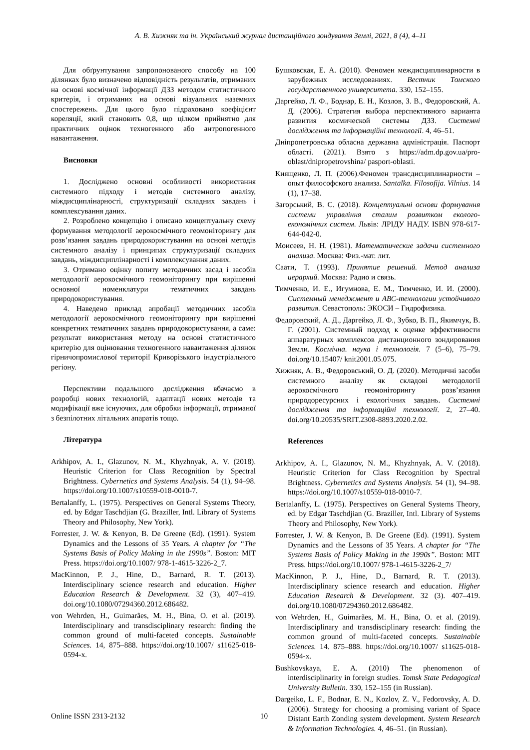А. В. Хижняк та ін. Український журнал дистанційного зондування Землі, 2021, 8 (4), 4–11
Для обґрунтування запропонованого способу на 100 ділянках було визначено відповідність результатів, отриманих на основі космічної інформації ДЗЗ методом статистичного критерія, і отриманих на основі візуальних наземних спостережень. Для цього було підраховано коефіцієнт кореляції, який становить 0,8, що цілком прийнятно для практичних оцінок техногенного або антропогенного навантаження.
Висновки
1. Досліджено основні особливості використання системного підходу і методів системного аналізу, міждисциплінарності, структуризації складних завдань і комплексування даних.
2. Розроблено концепцію і описано концептуальну схему формування методології аерокосмічного геомоніторингу для розв’язання завдань природокористування на основі методів системного аналізу і принципах структуризації складних завдань, міждисциплінарності і комплексування даних.
3. Отримано оцінку попиту методичних засад і засобів методології аерокосмічного геомоніторингу при вирішенні основної номенклатури тематичних завдань природокористування.
4. Наведено приклад апробації методичних засобів методології аерокосмічного геомоніторингу при вирішенні конкретних тематичних завдань природокористування, а саме: результат використання методу на основі статистичного критерію для оцінювання техногенного навантаження ділянок гірничопромислової території Криворізького індустріального регіону.
Перспективи подальшого дослідження вбачаємо в розробці нових технологій, адаптації нових методів та модифікації вже існуючих, для обробки інформації, отриманої з безпілотних літальних апаратів тощо.
Література
Arkhipov, A. I., Glazunov, N. M., Khyzhnyak, A. V. (2018). Heuristic Criterion for Class Recognition by Spectral Brightness. Cybernetics and Systems Analysis. 54 (1), 94–98. https://doi.org/10.1007/s10559-018-0010-7.
Bertalanffy, L. (1975). Perspectives on General Systems Theory, ed. by Edgar Taschdjian (G. Braziller, Intl. Library of Systems Theory and Philosophy, New York).
Forrester, J. W. & Kenyon, B. De Greene (Ed). (1991). System Dynamics and the Lessons of 35 Years. A chapter for “The Systems Basis of Policy Making in the 1990s”. Boston: MIT Press. https://doi.org/10.1007/ 978-1-4615-3226-2_7.
MacKinnon, P. J., Hine, D., Barnard, R. T. (2013). Interdisciplinary science research and education. Higher Education Research & Development. 32 (3), 407–419. doi.org/10.1080/07294360.2012.686482.
von Wehrden, H., Guimarães, M. H., Bina, O. et al. (2019). Interdisciplinary and transdisciplinary research: finding the common ground of multi-faceted concepts. Sustainable Sciences. 14, 875–888. https://doi.org/10.1007/ s11625-018-0594-x.
Бушковская, Е. А. (2010). Феномен междисциплинарности в зарубежных исследованиях. Вестник Томского государственного университета. 330, 152–155.
Даргейко, Л. Ф., Боднар, Е. Н., Козлов, З. В., Федоровский, А. Д. (2006). Стратегия выбора перспективного варианта развития космической системы ДЗЗ. Системні дослідження та інформаційні технології. 4, 46–51.
Дніпропетровська обласна державна адміністрація. Паспорт області. (2021). Взято з https://adm.dp.gov.ua/pro-oblast/dnipropetrovshina/ pasport-oblasti.
Киященко, Л. П. (2006).Феномен трансдисциплинарности – опыт философского анализа. Santalka. Filosofija. Vilnius. 14 (1), 17–38.
Загорський, В. С. (2018). Концептуальні основи формування системи управління сталим розвитком еколого-економічних систем. Львів: ЛРІДУ НАДУ. ISBN 978-617-644-042-0.
Моисеев, Н. Н. (1981). Математические задачи системного анализа. Москва: Физ.-мат. лит.
Саати, Т. (1993). Принятие решений. Метод анализа иерархий. Москва: Радио и связь.
Тимченко, И. Е., Игумнова, Е. М., Тимченко, И. И. (2000). Системный менеджмент и АВС-технологии устойчивого развития. Севастополь: ЭКОСИ – Гидрофизика.
Федоровский, А. Д., Даргейко, Л. Ф., Зубко, В. П., Якимчук, В. Г. (2001). Системный подход к оценке эффективности аппаратурных комплексов дистанционного зондирования Земли. Космічна. наука і технологія. 7 (5–6), 75–79. doi.org/10.15407/ knit2001.05.075.
Хижняк, А. В., Федоровський, О. Д. (2020). Методичні засоби системного аналізу як складові методології аерокосмічного геомоніторингу розв’язання природоресурсних і екологічних завдань. Системні дослідження та інформаційні технології. 2, 27–40. doi.org/10.20535/SRIT.2308-8893.2020.2.02.
References
Arkhipov, A. I., Glazunov, N. M., Khyzhnyak, A. V. (2018). Heuristic Criterion for Class Recognition by Spectral Brightness. Cybernetics and Systems Analysis. 54 (1), 94–98. https://doi.org/10.1007/s10559-018-0010-7.
Bertalanffy, L. (1975). Perspectives on General Systems Theory, ed. by Edgar Taschdjian (G. Braziller, Intl. Library of Systems Theory and Philosophy, New York).
Forrester, J. W. & Kenyon, B. De Greene (Ed). (1991). System Dynamics and the Lessons of 35 Years. A chapter for “The Systems Basis of Policy Making in the 1990s”. Boston: MIT Press. https://doi.org/10.1007/ 978-1-4615-3226-2_7/
MacKinnon, P. J., Hine, D., Barnard, R. T. (2013). Interdisciplinary science research and education. Higher Education Research & Development. 32 (3). 407–419. doi.org/10.1080/07294360.2012.686482.
von Wehrden, H., Guimarães, M. H., Bina, O. et al. (2019). Interdisciplinary and transdisciplinary research: finding the common ground of multi-faceted concepts. Sustainable Sciences. 14. 875–888. https://doi.org/10.1007/ s11625-018-0594-x.
Bushkovskaya, E. A. (2010) The phenomenon of interdisciplinarity in foreign studies. Tomsk State Pedagogical University Bulletin. 330, 152–155 (in Russian).
Dargeiko, L. F., Bodnar, E. N., Kozlov, Z. V., Fedorovsky, A. D. (2006). Strategy for choosing a promising variant of Space Distant Earth Zonding system development. System Research & Information Technologies. 4, 46–51. (in Russian).
Online ISSN 2313-2132 10